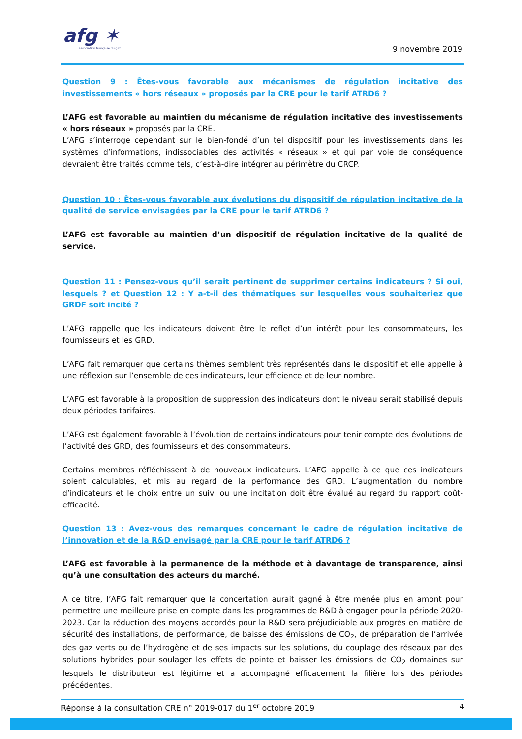afg ✶
association française du gaz
9 novembre 2019
Question 9 : Êtes-vous favorable aux mécanismes de régulation incitative des investissements « hors réseaux » proposés par la CRE pour le tarif ATRD6 ?
L’AFG est favorable au maintien du mécanisme de régulation incitative des investissements « hors réseaux » proposés par la CRE.
L’AFG s’interroge cependant sur le bien-fondé d’un tel dispositif pour les investissements dans les systèmes d’informations, indissociables des activités « réseaux » et qui par voie de conséquence devraient être traités comme tels, c’est-à-dire intégrer au périmètre du CRCP.
Question 10 : Êtes-vous favorable aux évolutions du dispositif de régulation incitative de la qualité de service envisagées par la CRE pour le tarif ATRD6 ?
L’AFG est favorable au maintien d’un dispositif de régulation incitative de la qualité de service.
Question 11 : Pensez-vous qu’il serait pertinent de supprimer certains indicateurs ? Si oui, lesquels ? et Question 12 : Y a-t-il des thématiques sur lesquelles vous souhaiteriez que GRDF soit incité ?
L’AFG rappelle que les indicateurs doivent être le reflet d’un intérêt pour les consommateurs, les fournisseurs et les GRD.
L’AFG fait remarquer que certains thèmes semblent très représentés dans le dispositif et elle appelle à une réflexion sur l’ensemble de ces indicateurs, leur efficience et de leur nombre.
L’AFG est favorable à la proposition de suppression des indicateurs dont le niveau serait stabilisé depuis deux périodes tarifaires.
L’AFG est également favorable à l’évolution de certains indicateurs pour tenir compte des évolutions de l’activité des GRD, des fournisseurs et des consommateurs.
Certains membres réfléchissent à de nouveaux indicateurs. L’AFG appelle à ce que ces indicateurs soient calculables, et mis au regard de la performance des GRD. L’augmentation du nombre d’indicateurs et le choix entre un suivi ou une incitation doit être évalué au regard du rapport coût-efficacité.
Question 13 : Avez-vous des remarques concernant le cadre de régulation incitative de l’innovation et de la R&D envisagé par la CRE pour le tarif ATRD6 ?
L’AFG est favorable à la permanence de la méthode et à davantage de transparence, ainsi qu’à une consultation des acteurs du marché.
A ce titre, l’AFG fait remarquer que la concertation aurait gagné à être menée plus en amont pour permettre une meilleure prise en compte dans les programmes de R&D à engager pour la période 2020-2023. Car la réduction des moyens accordés pour la R&D sera préjudiciable aux progrès en matière de sécurité des installations, de performance, de baisse des émissions de CO<sub>2</sub>, de préparation de l’arrivée des gaz verts ou de l’hydrogène et de ses impacts sur les solutions, du couplage des réseaux par des solutions hybrides pour soulager les effets de pointe et baisser les émissions de CO<sub>2</sub> domaines sur lesquels le distributeur est légitime et a accompagné efficacement la filière lors des périodes précédentes.
Réponse à la consultation CRE n° 2019-017 du 1<sup>er</sup> octobre 2019 4